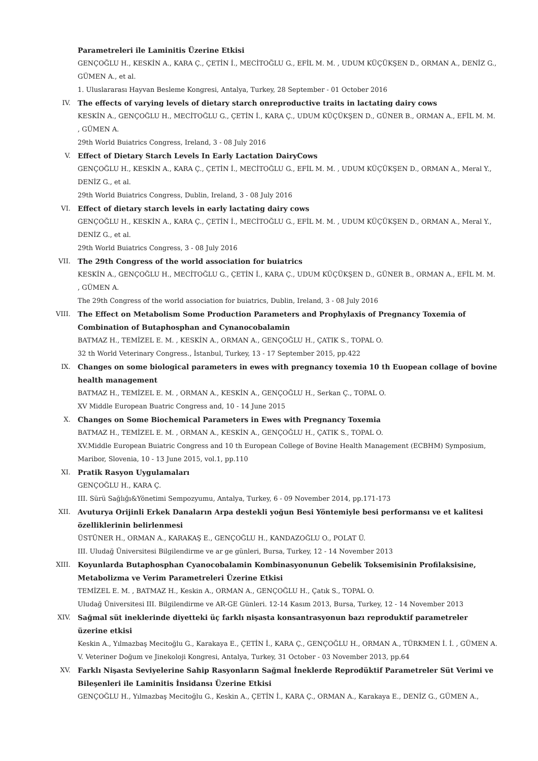Parametreleri ile Laminitis Üzerine Etkisi
GENÇOĞLU H., KESKİN A., KARA Ç., ÇETİN İ., MECİTOĞLU G., EFİL M. M. , UDUM KÜÇÜKŞEN D., ORMAN A., DENİZ G., GÜMEN A., et al.
1. Uluslararası Hayvan Besleme Kongresi, Antalya, Turkey, 28 September - 01 October 2016
IV. The effects of varying levels of dietary starch onreproductive traits in lactating dairy cows
KESKİN A., GENÇOĞLU H., MECİTOĞLU G., ÇETİN İ., KARA Ç., UDUM KÜÇÜKŞEN D., GÜNER B., ORMAN A., EFİL M. M. , GÜMEN A.
29th World Buiatrics Congress, Ireland, 3 - 08 July 2016
V. Effect of Dietary Starch Levels In Early Lactation DairyCows
GENÇOĞLU H., KESKİN A., KARA Ç., ÇETİN İ., MECİTOĞLU G., EFİL M. M. , UDUM KÜÇÜKŞEN D., ORMAN A., Meral Y., DENİZ G., et al.
29th World Buiatrics Congress, Dublin, Ireland, 3 - 08 July 2016
VI. Effect of dietary starch levels in early lactating dairy cows
GENÇOĞLU H., KESKİN A., KARA Ç., ÇETİN İ., MECİTOĞLU G., EFİL M. M. , UDUM KÜÇÜKŞEN D., ORMAN A., Meral Y., DENİZ G., et al.
29th World Buiatrics Congress, 3 - 08 July 2016
VII. The 29th Congress of the world association for buiatrics
KESKİN A., GENÇOĞLU H., MECİTOĞLU G., ÇETİN İ., KARA Ç., UDUM KÜÇÜKŞEN D., GÜNER B., ORMAN A., EFİL M. M. , GÜMEN A.
The 29th Congress of the world association for buiatrics, Dublin, Ireland, 3 - 08 July 2016
VIII. The Effect on Metabolism Some Production Parameters and Prophylaxis of Pregnancy Toxemia of Combination of Butaphosphan and Cynanocobalamin
BATMAZ H., TEMİZEL E. M. , KESKİN A., ORMAN A., GENÇOĞLU H., ÇATIK S., TOPAL O.
32 th World Veterinary Congress., İstanbul, Turkey, 13 - 17 September 2015, pp.422
IX. Changes on some biological parameters in ewes with pregnancy toxemia 10 th Euopean collage of bovine health management
BATMAZ H., TEMİZEL E. M. , ORMAN A., KESKİN A., GENÇOĞLU H., Serkan Ç., TOPAL O.
XV Middle European Buatric Congress and, 10 - 14 June 2015
X. Changes on Some Biochemical Parameters in Ewes with Pregnancy Toxemia
BATMAZ H., TEMİZEL E. M. , ORMAN A., KESKİN A., GENÇOĞLU H., ÇATIK S., TOPAL O.
XV.Middle European Buiatric Congress and 10 th European College of Bovine Health Management (ECBHM) Symposium, Maribor, Slovenia, 10 - 13 June 2015, vol.1, pp.110
XI. Pratik Rasyon Uygulamaları
GENÇOĞLU H., KARA Ç.
III. Sürü Sağlığı&Yönetimi Sempozyumu, Antalya, Turkey, 6 - 09 November 2014, pp.171-173
XII. Avuturya Orijinli Erkek Danaların Arpa destekli yoğun Besi Yöntemiyle besi performansı ve et kalitesi özelliklerinin belirlenmesi
ÜSTÜNER H., ORMAN A., KARAKAŞ E., GENÇOĞLU H., KANDAZOĞLU O., POLAT Ü.
III. Uludağ Üniversitesi Bilgilendirme ve ar ge günleri, Bursa, Turkey, 12 - 14 November 2013
XIII. Koyunlarda Butaphosphan Cyanocobalamin Kombinasyonunun Gebelik Toksemisinin Profilaksisine, Metabolizma ve Verim Parametreleri Üzerine Etkisi
TEMİZEL E. M. , BATMAZ H., Keskin A., ORMAN A., GENÇOĞLU H., Çatık S., TOPAL O.
Uludağ Üniversitesi III. Bilgilendirme ve AR-GE Günleri. 12-14 Kasım 2013, Bursa, Turkey, 12 - 14 November 2013
XIV. Sağmal süt ineklerinde diyetteki üç farklı nişasta konsantrasyonun bazı reproduktif parametreler üzerine etkisi
Keskin A., Yılmazbaş Mecitoğlu G., Karakaya E., ÇETİN İ., KARA Ç., GENÇOĞLU H., ORMAN A., TÜRKMEN İ. İ. , GÜMEN A.
V. Veteriner Doğum ve Jinekoloji Kongresi, Antalya, Turkey, 31 October - 03 November 2013, pp.64
XV. Farklı Nişasta Seviyelerine Sahip Rasyonların Sağmal İneklerde Reprodüktif Parametreler Süt Verimi ve Bileşenleri ile Laminitis İnsidansı Üzerine Etkisi
GENÇOĞLU H., Yılmazbaş Mecitoğlu G., Keskin A., ÇETİN İ., KARA Ç., ORMAN A., Karakaya E., DENİZ G., GÜMEN A.,